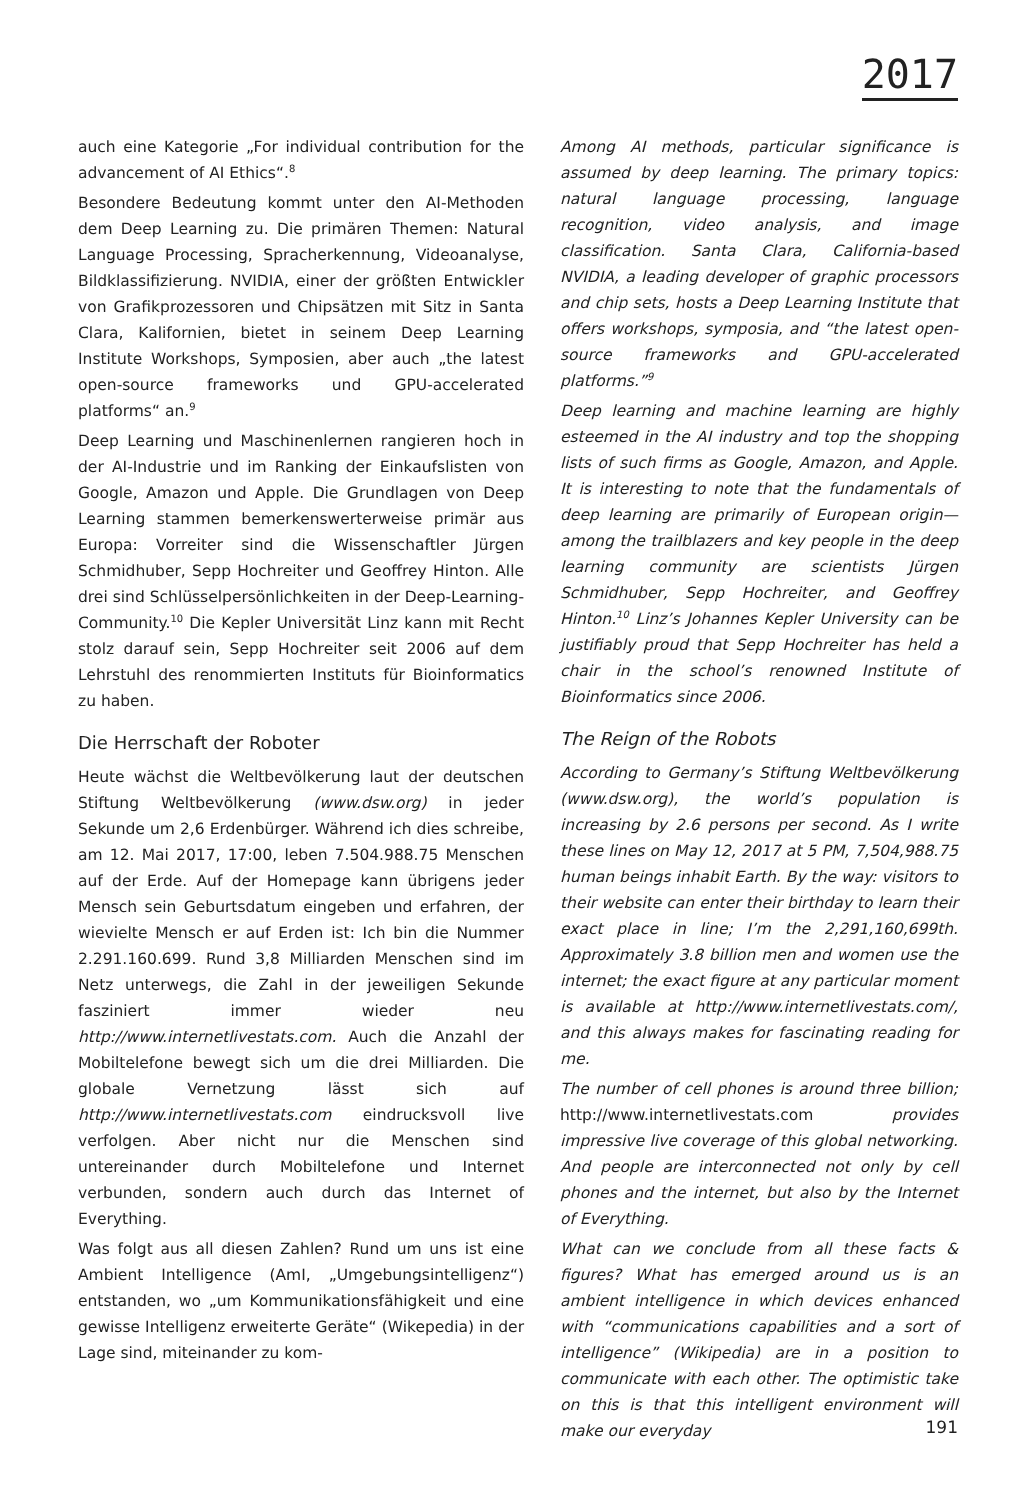2017
auch eine Kategorie „For individual contribution for the advancement of AI Ethics“.<sup>8</sup>
Besondere Bedeutung kommt unter den AI-Methoden dem Deep Learning zu. Die primären Themen: Natural Language Processing, Spracherkennung, Videoanalyse, Bildklassifizierung. NVIDIA, einer der größten Entwickler von Grafikprozessoren und Chipsätzen mit Sitz in Santa Clara, Kalifornien, bietet in seinem Deep Learning Institute Workshops, Symposien, aber auch „the latest open-source frameworks und GPU-accelerated platforms“ an.<sup>9</sup>
Deep Learning und Maschinenlernen rangieren hoch in der AI-Industrie und im Ranking der Einkaufslisten von Google, Amazon und Apple. Die Grundlagen von Deep Learning stammen bemerkenswerterweise primär aus Europa: Vorreiter sind die Wissenschaftler Jürgen Schmidhuber, Sepp Hochreiter und Geoffrey Hinton. Alle drei sind Schlüsselpersönlichkeiten in der Deep-Learning-Community.<sup>10</sup> Die Kepler Universität Linz kann mit Recht stolz darauf sein, Sepp Hochreiter seit 2006 auf dem Lehrstuhl des renommierten Instituts für Bioinformatics zu haben.
Die Herrschaft der Roboter
Heute wächst die Weltbevölkerung laut der deutschen Stiftung Weltbevölkerung (www.dsw.org) in jeder Sekunde um 2,6 Erdenbürger. Während ich dies schreibe, am 12. Mai 2017, 17:00, leben 7.504.988.75 Menschen auf der Erde. Auf der Homepage kann übrigens jeder Mensch sein Geburtsdatum eingeben und erfahren, der wievielte Mensch er auf Erden ist: Ich bin die Nummer 2.291.160.699. Rund 3,8 Milliarden Menschen sind im Netz unterwegs, die Zahl in der jeweiligen Sekunde fasziniert immer wieder neu http://www.internetlivestats.com. Auch die Anzahl der Mobiltelefone bewegt sich um die drei Milliarden. Die globale Vernetzung lässt sich auf http://www.internetlivestats.com eindrucksvoll live verfolgen. Aber nicht nur die Menschen sind untereinander durch Mobiltelefone und Internet verbunden, sondern auch durch das Internet of Everything.
Was folgt aus all diesen Zahlen? Rund um uns ist eine Ambient Intelligence (AmI, „Umgebungsintelligenz“) entstanden, wo „um Kommunikationsfähigkeit und eine gewisse Intelligenz erweiterte Geräte“ (Wikepedia) in der Lage sind, miteinander zu kom-
Among AI methods, particular significance is assumed by deep learning. The primary topics: natural language processing, language recognition, video analysis, and image classification. Santa Clara, California-based NVIDIA, a leading developer of graphic processors and chip sets, hosts a Deep Learning Institute that offers workshops, symposia, and “the latest open-source frameworks and GPU-accelerated platforms.”<sup>9</sup>
Deep learning and machine learning are highly esteemed in the AI industry and top the shopping lists of such firms as Google, Amazon, and Apple. It is interesting to note that the fundamentals of deep learning are primarily of European origin—among the trailblazers and key people in the deep learning community are scientists Jürgen Schmidhuber, Sepp Hochreiter, and Geoffrey Hinton.<sup>10</sup> Linz’s Johannes Kepler University can be justifiably proud that Sepp Hochreiter has held a chair in the school’s renowned Institute of Bioinformatics since 2006.
The Reign of the Robots
According to Germany’s Stiftung Weltbevölkerung (www.dsw.org), the world’s population is increasing by 2.6 persons per second. As I write these lines on May 12, 2017 at 5 PM, 7,504,988.75 human beings inhabit Earth. By the way: visitors to their website can enter their birthday to learn their exact place in line; I’m the 2,291,160,699th. Approximately 3.8 billion men and women use the internet; the exact figure at any particular moment is available at http://www.internetlivestats.com/, and this always makes for fascinating reading for me.
The number of cell phones is around three billion; http://www.internetlivestats.com provides impressive live coverage of this global networking. And people are interconnected not only by cell phones and the internet, but also by the Internet of Everything.
What can we conclude from all these facts & figures? What has emerged around us is an ambient intelligence in which devices enhanced with “communications capabilities and a sort of intelligence” (Wikipedia) are in a position to communicate with each other. The optimistic take on this is that this intelligent environment will make our everyday
191